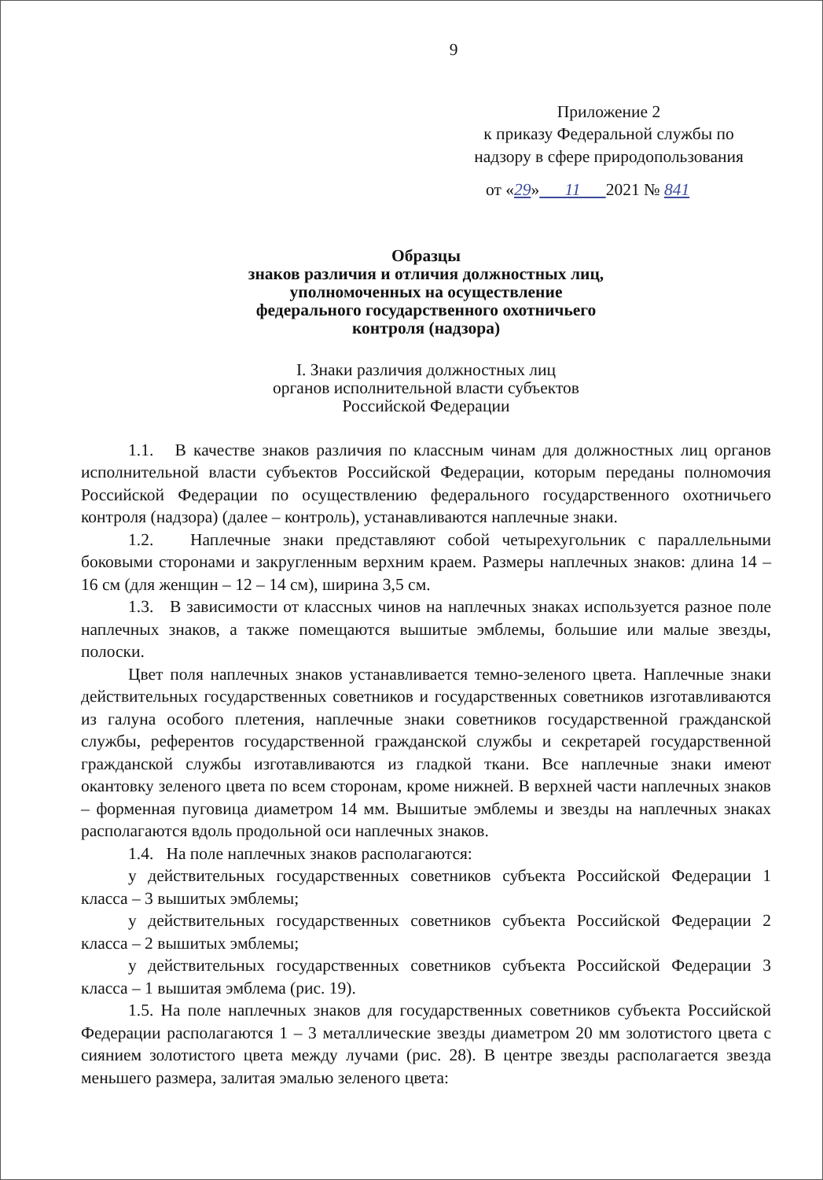9
Приложение 2
к приказу Федеральной службы по
надзору в сфере природопользования
от «29» 11 2021 № 841
Образцы
знаков различия и отличия должностных лиц,
уполномоченных на осуществление
федерального государственного охотничьего
контроля (надзора)
I. Знаки различия должностных лиц
органов исполнительной власти субъектов
Российской Федерации
1.1. В качестве знаков различия по классным чинам для должностных лиц органов исполнительной власти субъектов Российской Федерации, которым переданы полномочия Российской Федерации по осуществлению федерального государственного охотничьего контроля (надзора) (далее – контроль), устанавливаются наплечные знаки.
1.2. Наплечные знаки представляют собой четырехугольник с параллельными боковыми сторонами и закругленным верхним краем. Размеры наплечных знаков: длина 14 – 16 см (для женщин – 12 – 14 см), ширина 3,5 см.
1.3. В зависимости от классных чинов на наплечных знаках используется разное поле наплечных знаков, а также помещаются вышитые эмблемы, большие или малые звезды, полоски.
Цвет поля наплечных знаков устанавливается темно-зеленого цвета. Наплечные знаки действительных государственных советников и государственных советников изготавливаются из галуна особого плетения, наплечные знаки советников государственной гражданской службы, референтов государственной гражданской службы и секретарей государственной гражданской службы изготавливаются из гладкой ткани. Все наплечные знаки имеют окантовку зеленого цвета по всем сторонам, кроме нижней. В верхней части наплечных знаков – форменная пуговица диаметром 14 мм. Вышитые эмблемы и звезды на наплечных знаках располагаются вдоль продольной оси наплечных знаков.
1.4. На поле наплечных знаков располагаются:
у действительных государственных советников субъекта Российской Федерации 1 класса – 3 вышитых эмблемы;
у действительных государственных советников субъекта Российской Федерации 2 класса – 2 вышитых эмблемы;
у действительных государственных советников субъекта Российской Федерации 3 класса – 1 вышитая эмблема (рис. 19).
1.5. На поле наплечных знаков для государственных советников субъекта Российской Федерации располагаются 1 – 3 металлические звезды диаметром 20 мм золотистого цвета с сиянием золотистого цвета между лучами (рис. 28). В центре звезды располагается звезда меньшего размера, залитая эмалью зеленого цвета: